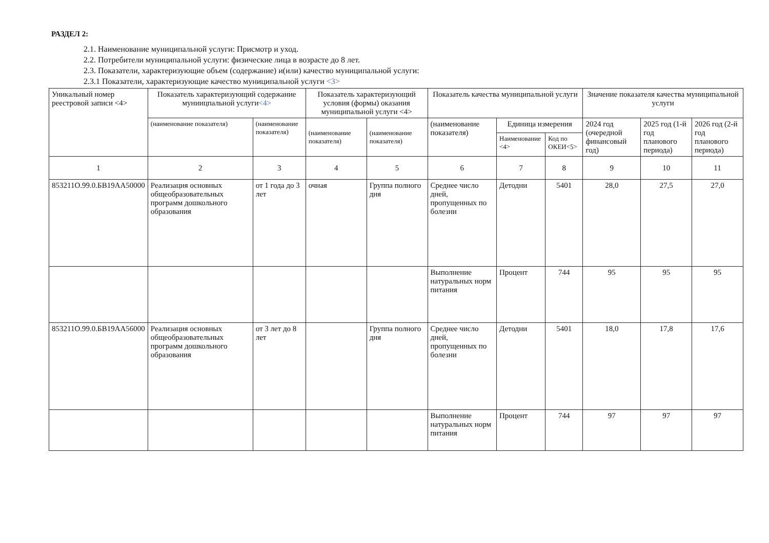РАЗДЕЛ 2:
2.1. Наименование муниципальной услуги: Присмотр и уход.
2.2. Потребители муниципальной услуги: физические лица в возрасте до 8 лет.
2.3. Показатели, характеризующие объем (содержание) и(или) качество муниципальной услуги:
2.3.1 Показатели, характеризующие качество муниципальной услуги <3>
| Уникальный номер реестровой записи <4> | Показатель характеризующий содержание муниицпальной услуги <4> | | Показатель характеризующий условия (формы) оказания муниципальной услуги <4> | | Показатель качества муниципальной услуги | | | Значение показателя качества муниципальной услуги | | | |
| --- | --- | --- | --- | --- | --- | --- | --- | --- | --- | --- | --- |
| | | (наименование показателя) | (наименование показателя) | (наименование показателя) | (наименование показателя) | (наименование показателя) | Единица измерения | | 2024 год (очередной финансовый год) | 2025 год (1-й год планового периода) | 2026 год (2-й год планового периода) |
| | | | | | | | Наименование <4> | Код по ОКЕИ<5> | | | |
| 1 | 2 | 3 | 4 | 5 | 6 | 7 | 8 | 9 | 10 | 11 | |
| 853211О.99.0.БВ19АА50000 | Реализация основных общеобразовательных программ дошкольного образования | от 1 года до 3 лет | очная | Группа полного дня | Среднее число дней, пропущенных по болезни | Детодни | 5401 | 28,0 | 27,5 | 27,0 | |
| | | | | | Выполнение натуральных норм питания | Процент | 744 | 95 | 95 | 95 | |
| 853211О.99.0.БВ19АА56000 | Реализация основных общеобразовательных программ дошкольного образования | от 3 лет до 8 лет | | Группа полного дня | Среднее число дней, пропущенных по болезни | Детодни | 5401 | 18,0 | 17,8 | 17,6 | |
| | | | | | Выполнение натуральных норм питания | Процент | 744 | 97 | 97 | 97 | |